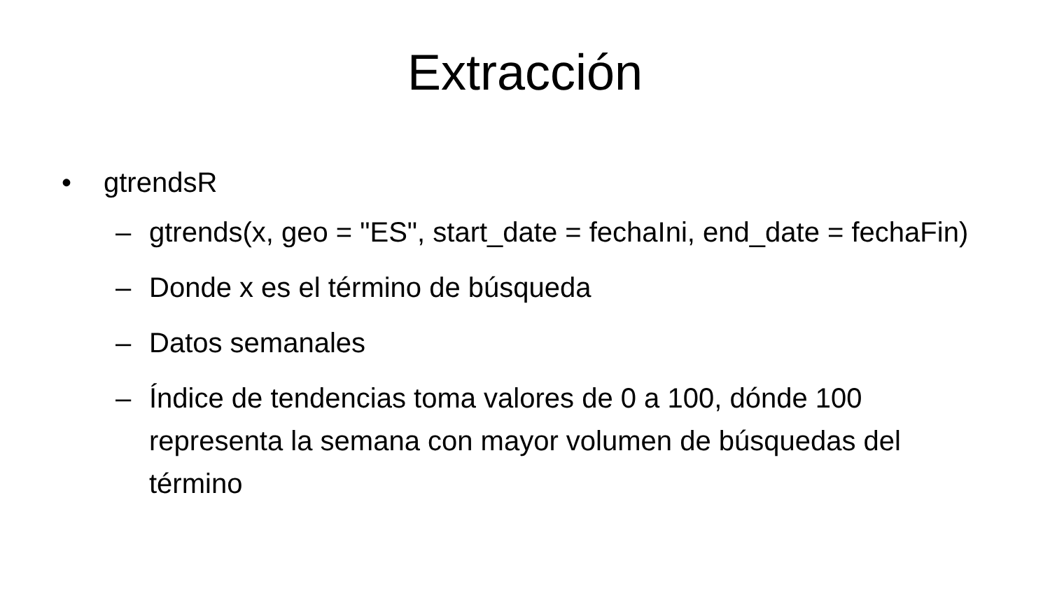Extracción
• gtrendsR
– gtrends(x, geo = "ES", start_date = fechaIni, end_date = fechaFin)
– Donde x es el término de búsqueda
– Datos semanales
– Índice de tendencias toma valores de 0 a 100, dónde 100 representa la semana con mayor volumen de búsquedas del término